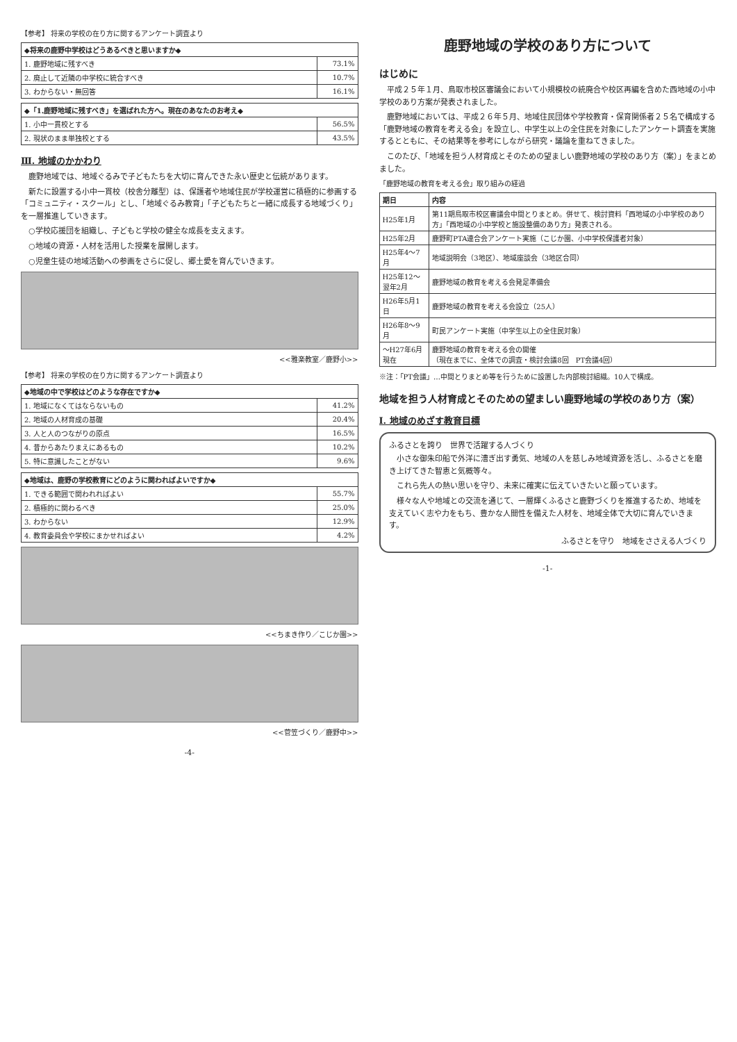【参考】 将来の学校の在り方に関するアンケート調査より
| ◆将来の鹿野中学校はどうあるべきと思いますか◆ | |
| --- | --- |
| 1. 鹿野地域に残すべき | 73.1% |
| 2. 廃止して近隣の中学校に統合すべき | 10.7% |
| 3. わからない・無回答 | 16.1% |
| ◆「1.鹿野地域に残すべき」を選ばれた方へ。現在のあなたのお考え◆ | |
| --- | --- |
| 1. 小中一貫校とする | 56.5% |
| 2. 現状のまま単独校とする | 43.5% |
Ⅲ. 地域のかかわり
鹿野地域では、地域ぐるみで子どもたちを大切に育んできた永い歴史と伝統があります。
新たに設置する小中一貫校（校舎分離型）は、保護者や地域住民が学校運営に積極的に参画する「コミュニティ・スクール」とし、「地域ぐるみ教育」「子どもたちと一緒に成長する地域づくり」を一層推進していきます。
○学校応援団を組織し、子どもと学校の健全な成長を支えます。
○地域の資源・人材を活用した授業を展開します。
○児童生徒の地域活動への参画をさらに促し、郷土愛を育んでいきます。
<<雅楽教室／鹿野小>>
【参考】 将来の学校の在り方に関するアンケート調査より
| ◆地域の中で学校はどのような存在ですか◆ | |
| --- | --- |
| 1. 地域になくてはならないもの | 41.2% |
| 2. 地域の人材育成の基礎 | 20.4% |
| 3. 人と人のつながりの原点 | 16.5% |
| 4. 昔からあたりまえにあるもの | 10.2% |
| 5. 特に意識したことがない | 9.6% |
| ◆地域は、鹿野の学校教育にどのように関わればよいですか◆ | |
| --- | --- |
| 1. できる範囲で関われればよい | 55.7% |
| 2. 積極的に関わるべき | 25.0% |
| 3. わからない | 12.9% |
| 4. 教育委員会や学校にまかせればよい | 4.2% |
<<ちまき作り／こじか園>>
<<菅笠づくり／鹿野中>>
-4-
鹿野地域の学校のあり方について
はじめに
平成２５年１月、鳥取市校区審議会において小規模校の統廃合や校区再編を含めた西地域の小中学校のあり方案が発表されました。
鹿野地域においては、平成２６年５月、地域住民団体や学校教育・保育関係者２５名で構成する「鹿野地域の教育を考える会」を設立し、中学生以上の全住民を対象にしたアンケート調査を実施するとともに、その結果等を参考にしながら研究・議論を重ねてきました。
このたび、「地域を担う人材育成とそのための望ましい鹿野地域の学校のあり方（案）」をまとめました。
「鹿野地域の教育を考える会」取り組みの経過
| 期日 | 内容 |
| --- | --- |
| H25年1月 | 第11期鳥取市校区審議会中間とりまとめ。併せて、検討資料「西地域の小中学校のあり方」「西地域の小中学校と施設整備のあり方」発表される。 |
| H25年2月 | 鹿野町PTA連合会アンケート実施（こじか園、小中学校保護者対象） |
| H25年4～7月 | 地域説明会（3地区）、地域座談会（3地区合同） |
| H25年12～翌年2月 | 鹿野地域の教育を考える会発足準備会 |
| H26年5月1日 | 鹿野地域の教育を考える会設立（25人） |
| H26年8～9月 | 町民アンケート実施（中学生以上の全住民対象） |
| ～H27年6月現在 | 鹿野地域の教育を考える会の開催 （現在までに、全体での調査・検討会議8回 PT会議4回） |
※注：「PT会議」…中間とりまとめ等を行うために設置した内部検討組織。10人で構成。
地域を担う人材育成とそのための望ましい鹿野地域の学校のあり方（案）
Ⅰ. 地域のめざす教育目標
ふるさとを誇り　世界で活躍する人づくり
小さな御朱印船で外洋に漕ぎ出す勇気、地域の人を慈しみ地域資源を活し、ふるさとを磨き上げてきた智恵と気概等々。
これら先人の熱い思いを守り、未来に確実に伝えていきたいと願っています。
様々な人や地域との交流を通じて、一層輝くふるさと鹿野づくりを推進するため、地域を支えていく志や力をもち、豊かな人間性を備えた人材を、地域全体で大切に育んでいきます。
ふるさとを守り　地域をささえる人づくり
-1-